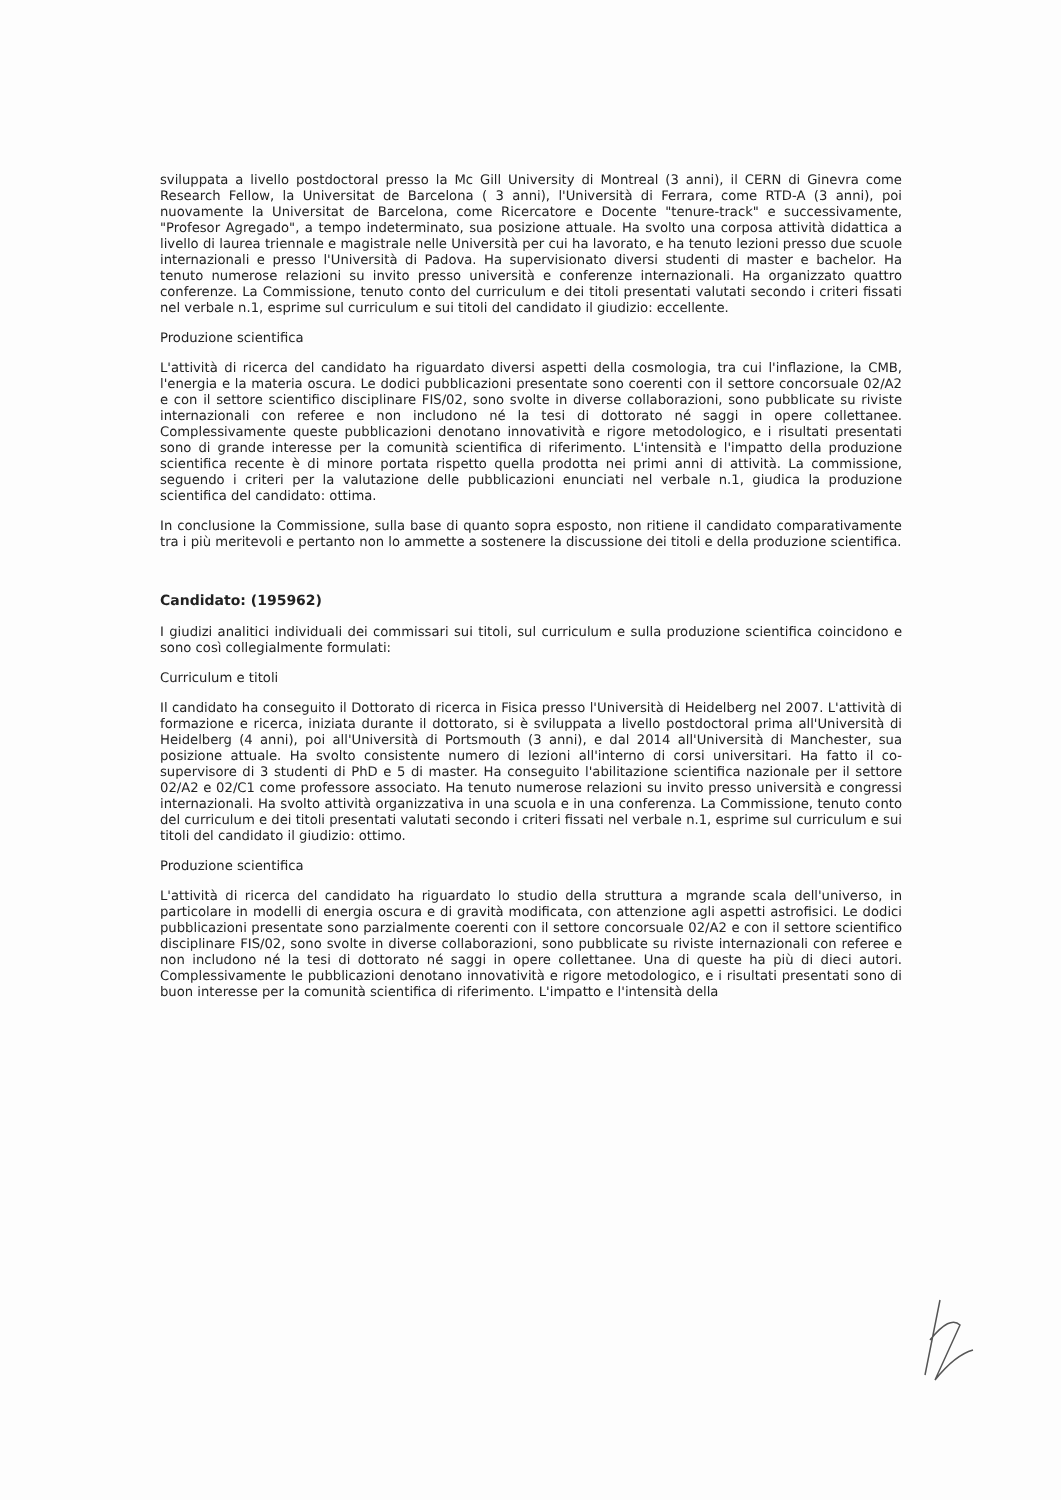sviluppata a livello postdoctoral presso la Mc Gill University di Montreal (3 anni), il CERN di Ginevra come Research Fellow, la Universitat de Barcelona ( 3 anni), l'Università di Ferrara, come RTD-A (3 anni), poi nuovamente la Universitat de Barcelona, come Ricercatore e Docente "tenure-track" e successivamente, "Profesor Agregado", a tempo indeterminato, sua posizione attuale. Ha svolto una corposa attività didattica a livello di laurea triennale e magistrale nelle Università per cui ha lavorato, e ha tenuto lezioni presso due scuole internazionali e presso l'Università di Padova. Ha supervisionato diversi studenti di master e bachelor. Ha tenuto numerose relazioni su invito presso università e conferenze internazionali. Ha organizzato quattro conferenze. La Commissione, tenuto conto del curriculum e dei titoli presentati valutati secondo i criteri fissati nel verbale n.1, esprime sul curriculum e sui titoli del candidato il giudizio: eccellente.
Produzione scientifica
L'attività di ricerca del candidato ha riguardato diversi aspetti della cosmologia, tra cui l'inflazione, la CMB, l'energia e la materia oscura. Le dodici pubblicazioni presentate sono coerenti con il settore concorsuale 02/A2 e con il settore scientifico disciplinare FIS/02, sono svolte in diverse collaborazioni, sono pubblicate su riviste internazionali con referee e non includono né la tesi di dottorato né saggi in opere collettanee. Complessivamente queste pubblicazioni denotano innovatività e rigore metodologico, e i risultati presentati sono di grande interesse per la comunità scientifica di riferimento. L'intensità e l'impatto della produzione scientifica recente è di minore portata rispetto quella prodotta nei primi anni di attività. La commissione, seguendo i criteri per la valutazione delle pubblicazioni enunciati nel verbale n.1, giudica la produzione scientifica del candidato: ottima.
In conclusione la Commissione, sulla base di quanto sopra esposto, non ritiene il candidato comparativamente tra i più meritevoli e pertanto non lo ammette a sostenere la discussione dei titoli e della produzione scientifica.
Candidato: (195962)
I giudizi analitici individuali dei commissari sui titoli, sul curriculum e sulla produzione scientifica coincidono e sono così collegialmente formulati:
Curriculum e titoli
Il candidato ha conseguito il Dottorato di ricerca in Fisica presso l'Università di Heidelberg nel 2007. L'attività di formazione e ricerca, iniziata durante il dottorato, si è sviluppata a livello postdoctoral prima all'Università di Heidelberg (4 anni), poi all'Università di Portsmouth (3 anni), e dal 2014 all'Università di Manchester, sua posizione attuale. Ha svolto consistente numero di lezioni all'interno di corsi universitari. Ha fatto il co-supervisore di 3 studenti di PhD e 5 di master. Ha conseguito l'abilitazione scientifica nazionale per il settore 02/A2 e 02/C1 come professore associato. Ha tenuto numerose relazioni su invito presso università e congressi internazionali. Ha svolto attività organizzativa in una scuola e in una conferenza. La Commissione, tenuto conto del curriculum e dei titoli presentati valutati secondo i criteri fissati nel verbale n.1, esprime sul curriculum e sui titoli del candidato il giudizio: ottimo.
Produzione scientifica
L'attività di ricerca del candidato ha riguardato lo studio della struttura a mgrande scala dell'universo, in particolare in modelli di energia oscura e di gravità modificata, con attenzione agli aspetti astrofisici. Le dodici pubblicazioni presentate sono parzialmente coerenti con il settore concorsuale 02/A2 e con il settore scientifico disciplinare FIS/02, sono svolte in diverse collaborazioni, sono pubblicate su riviste internazionali con referee e non includono né la tesi di dottorato né saggi in opere collettanee. Una di queste ha più di dieci autori. Complessivamente le pubblicazioni denotano innovatività e rigore metodologico, e i risultati presentati sono di buon interesse per la comunità scientifica di riferimento. L'impatto e l'intensità della